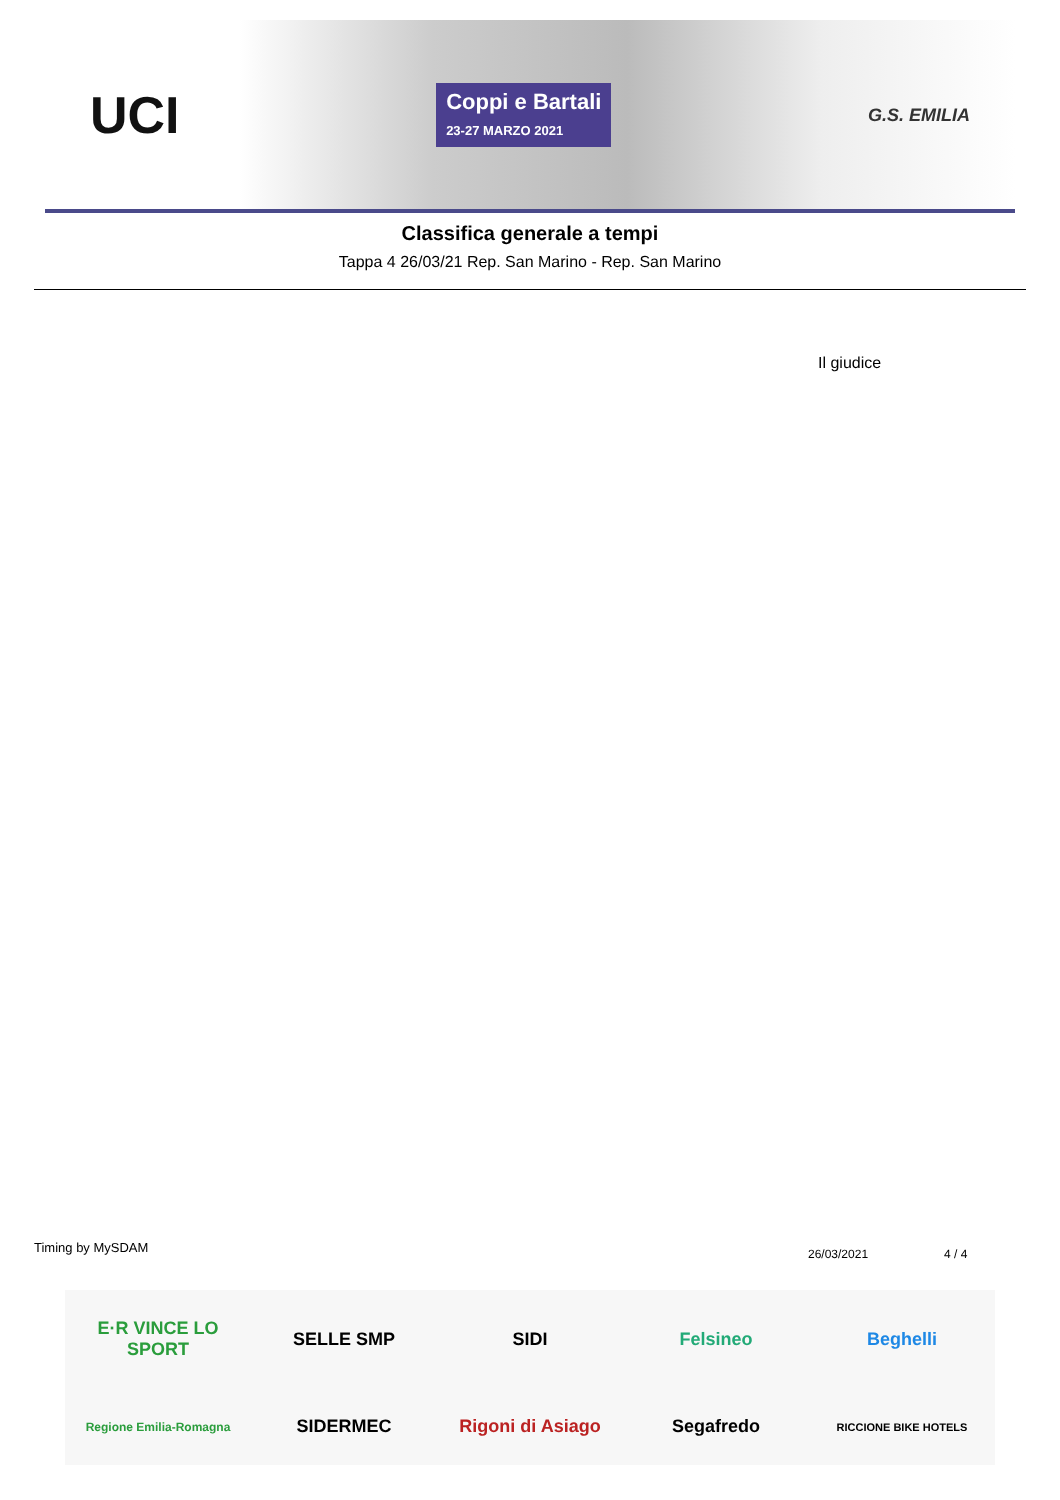UCI
Coppi e Bartali
23-27 MARZO 2021
G.S. EMILIA
Classifica generale a tempi
Tappa 4 26/03/21 Rep. San Marino - Rep. San Marino
Il giudice
Timing by MySDAM 26/03/2021 4 / 4
E·R VINCE LO SPORT
SELLE SMP
SIDI
Felsineo
Beghelli
Regione Emilia-Romagna
SIDERMEC
Rigoni di Asiago
Segafredo
RICCIONE BIKE HOTELS